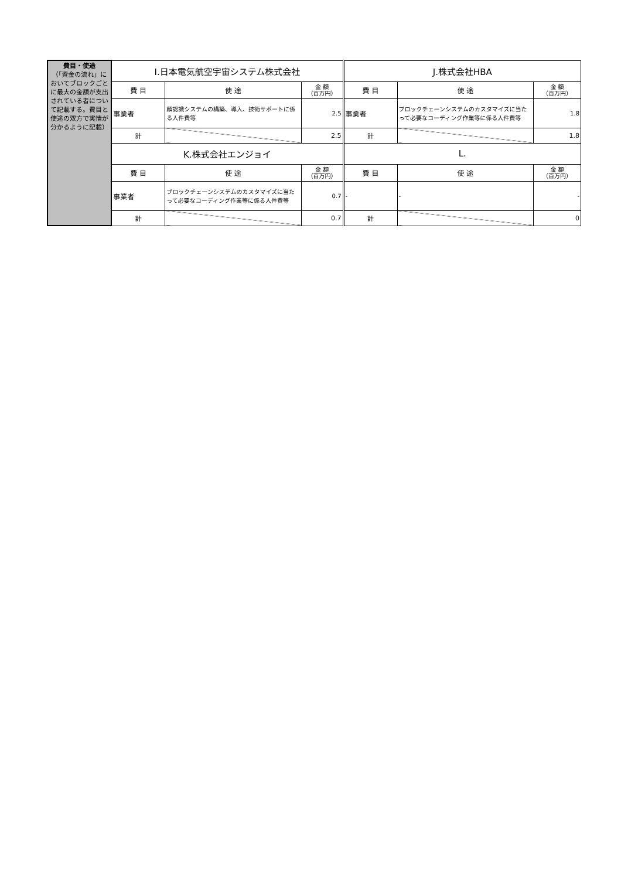| 費目・使途 （「資金の流れ」においてブロックごとに最大の金額が支出されている者について記載する。費目と使途の双方で実情が分かるように記載） | I.日本電気航空宇宙システム株式会社 | | | J.株式会社HBA | | |
| | 費 目 | 使 途 | 金 額 （百万円） | 費 目 | 使 途 | 金 額 （百万円） |
| | 事業者 | 顔認識システムの構築、導入、技術サポートに係る人件費等 | 2.5 | 事業者 | ブロックチェーンシステムのカスタマイズに当たって必要なコーディング作業等に係る人件費等 | 1.8 |
| | 計 | | 2.5 | 計 | | 1.8 |
| | K.株式会社エンジョイ | | | L. | | |
| | 費 目 | 使 途 | 金 額 （百万円） | 費 目 | 使 途 | 金 額 （百万円） |
| | 事業者 | ブロックチェーンシステムのカスタマイズに当たって必要なコーディング作業等に係る人件費等 | 0.7 | - | - | - |
| | 計 | | 0.7 | 計 | | 0 |